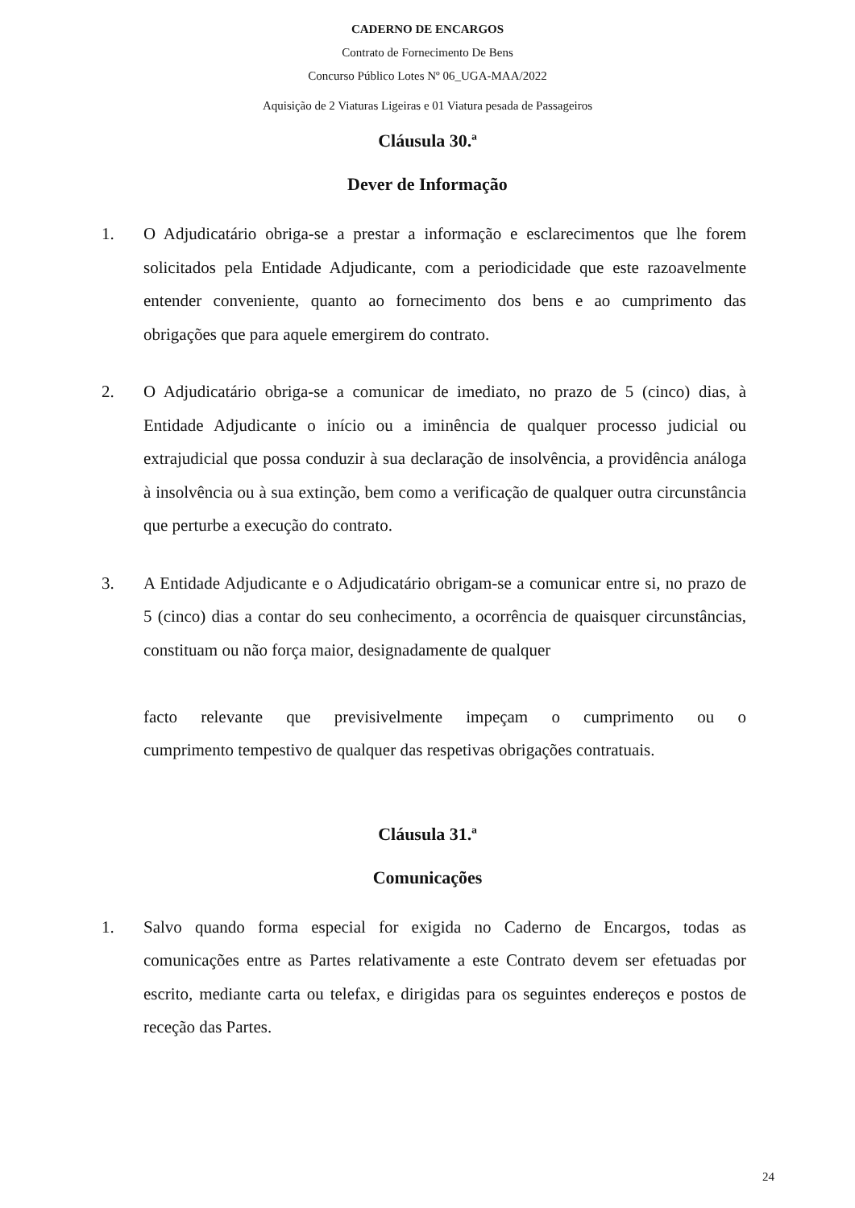CADERNO DE ENCARGOS
Contrato de Fornecimento De Bens
Concurso Público Lotes Nº 06_UGA-MAA/2022
Aquisição de 2 Viaturas Ligeiras e 01 Viatura pesada de Passageiros
Cláusula 30.ª
Dever de Informação
1. O Adjudicatário obriga-se a prestar a informação e esclarecimentos que lhe forem solicitados pela Entidade Adjudicante, com a periodicidade que este razoavelmente entender conveniente, quanto ao fornecimento dos bens e ao cumprimento das obrigações que para aquele emergirem do contrato.
2. O Adjudicatário obriga-se a comunicar de imediato, no prazo de 5 (cinco) dias, à Entidade Adjudicante o início ou a iminência de qualquer processo judicial ou extrajudicial que possa conduzir à sua declaração de insolvência, a providência análoga à insolvência ou à sua extinção, bem como a verificação de qualquer outra circunstância que perturbe a execução do contrato.
3. A Entidade Adjudicante e o Adjudicatário obrigam-se a comunicar entre si, no prazo de 5 (cinco) dias a contar do seu conhecimento, a ocorrência de quaisquer circunstâncias, constituam ou não força maior, designadamente de qualquer
facto relevante que previsivelmente impeçam o cumprimento ou o
cumprimento tempestivo de qualquer das respetivas obrigações contratuais.
Cláusula 31.ª
Comunicações
1. Salvo quando forma especial for exigida no Caderno de Encargos, todas as comunicações entre as Partes relativamente a este Contrato devem ser efetuadas por escrito, mediante carta ou telefax, e dirigidas para os seguintes endereços e postos de receção das Partes.
24